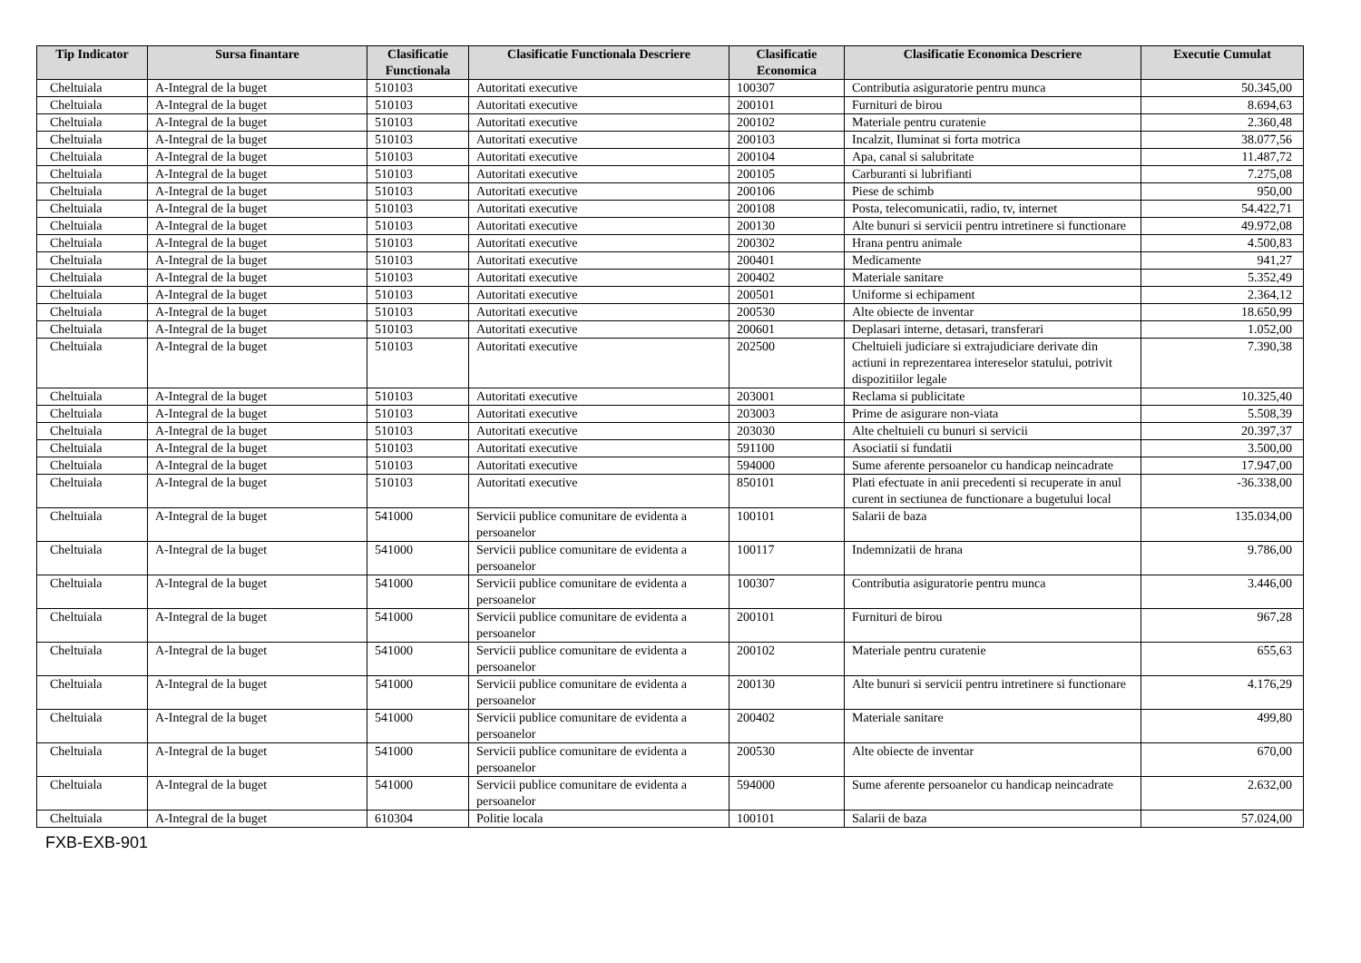| Tip Indicator | Sursa finantare | Clasificatie Functionala | Clasificatie Functionala Descriere | Clasificatie Economica | Clasificatie Economica Descriere | Executie Cumulat |
| --- | --- | --- | --- | --- | --- | --- |
| Cheltuiala | A-Integral de la buget | 510103 | Autoritati executive | 100307 | Contributia asiguratorie pentru munca | 50.345,00 |
| Cheltuiala | A-Integral de la buget | 510103 | Autoritati executive | 200101 | Furnituri de birou | 8.694,63 |
| Cheltuiala | A-Integral de la buget | 510103 | Autoritati executive | 200102 | Materiale pentru curatenie | 2.360,48 |
| Cheltuiala | A-Integral de la buget | 510103 | Autoritati executive | 200103 | Incalzit, Iluminat si forta motrica | 38.077,56 |
| Cheltuiala | A-Integral de la buget | 510103 | Autoritati executive | 200104 | Apa, canal si salubritate | 11.487,72 |
| Cheltuiala | A-Integral de la buget | 510103 | Autoritati executive | 200105 | Carburanti si lubrifianti | 7.275,08 |
| Cheltuiala | A-Integral de la buget | 510103 | Autoritati executive | 200106 | Piese de schimb | 950,00 |
| Cheltuiala | A-Integral de la buget | 510103 | Autoritati executive | 200108 | Posta, telecomunicatii, radio, tv, internet | 54.422,71 |
| Cheltuiala | A-Integral de la buget | 510103 | Autoritati executive | 200130 | Alte bunuri si servicii pentru intretinere si functionare | 49.972,08 |
| Cheltuiala | A-Integral de la buget | 510103 | Autoritati executive | 200302 | Hrana pentru animale | 4.500,83 |
| Cheltuiala | A-Integral de la buget | 510103 | Autoritati executive | 200401 | Medicamente | 941,27 |
| Cheltuiala | A-Integral de la buget | 510103 | Autoritati executive | 200402 | Materiale sanitare | 5.352,49 |
| Cheltuiala | A-Integral de la buget | 510103 | Autoritati executive | 200501 | Uniforme si echipament | 2.364,12 |
| Cheltuiala | A-Integral de la buget | 510103 | Autoritati executive | 200530 | Alte obiecte de inventar | 18.650,99 |
| Cheltuiala | A-Integral de la buget | 510103 | Autoritati executive | 200601 | Deplasari interne, detasari, transferari | 1.052,00 |
| Cheltuiala | A-Integral de la buget | 510103 | Autoritati executive | 202500 | Cheltuieli judiciare si extrajudiciare derivate din actiuni in reprezentarea intereselor statului, potrivit dispozitiilor legale | 7.390,38 |
| Cheltuiala | A-Integral de la buget | 510103 | Autoritati executive | 203001 | Reclama si publicitate | 10.325,40 |
| Cheltuiala | A-Integral de la buget | 510103 | Autoritati executive | 203003 | Prime de asigurare non-viata | 5.508,39 |
| Cheltuiala | A-Integral de la buget | 510103 | Autoritati executive | 203030 | Alte cheltuieli cu bunuri si servicii | 20.397,37 |
| Cheltuiala | A-Integral de la buget | 510103 | Autoritati executive | 591100 | Asociatii si fundatii | 3.500,00 |
| Cheltuiala | A-Integral de la buget | 510103 | Autoritati executive | 594000 | Sume aferente persoanelor cu handicap neincadrate | 17.947,00 |
| Cheltuiala | A-Integral de la buget | 510103 | Autoritati executive | 850101 | Plati efectuate in anii precedenti si recuperate in anul curent in sectiunea de functionare a bugetului local | -36.338,00 |
| Cheltuiala | A-Integral de la buget | 541000 | Servicii publice comunitare de evidenta a persoanelor | 100101 | Salarii de baza | 135.034,00 |
| Cheltuiala | A-Integral de la buget | 541000 | Servicii publice comunitare de evidenta a persoanelor | 100117 | Indemnizatii de hrana | 9.786,00 |
| Cheltuiala | A-Integral de la buget | 541000 | Servicii publice comunitare de evidenta a persoanelor | 100307 | Contributia asiguratorie pentru munca | 3.446,00 |
| Cheltuiala | A-Integral de la buget | 541000 | Servicii publice comunitare de evidenta a persoanelor | 200101 | Furnituri de birou | 967,28 |
| Cheltuiala | A-Integral de la buget | 541000 | Servicii publice comunitare de evidenta a persoanelor | 200102 | Materiale pentru curatenie | 655,63 |
| Cheltuiala | A-Integral de la buget | 541000 | Servicii publice comunitare de evidenta a persoanelor | 200130 | Alte bunuri si servicii pentru intretinere si functionare | 4.176,29 |
| Cheltuiala | A-Integral de la buget | 541000 | Servicii publice comunitare de evidenta a persoanelor | 200402 | Materiale sanitare | 499,80 |
| Cheltuiala | A-Integral de la buget | 541000 | Servicii publice comunitare de evidenta a persoanelor | 200530 | Alte obiecte de inventar | 670,00 |
| Cheltuiala | A-Integral de la buget | 541000 | Servicii publice comunitare de evidenta a persoanelor | 594000 | Sume aferente persoanelor cu handicap neincadrate | 2.632,00 |
| Cheltuiala | A-Integral de la buget | 610304 | Politie locala | 100101 | Salarii de baza | 57.024,00 |
FXB-EXB-901